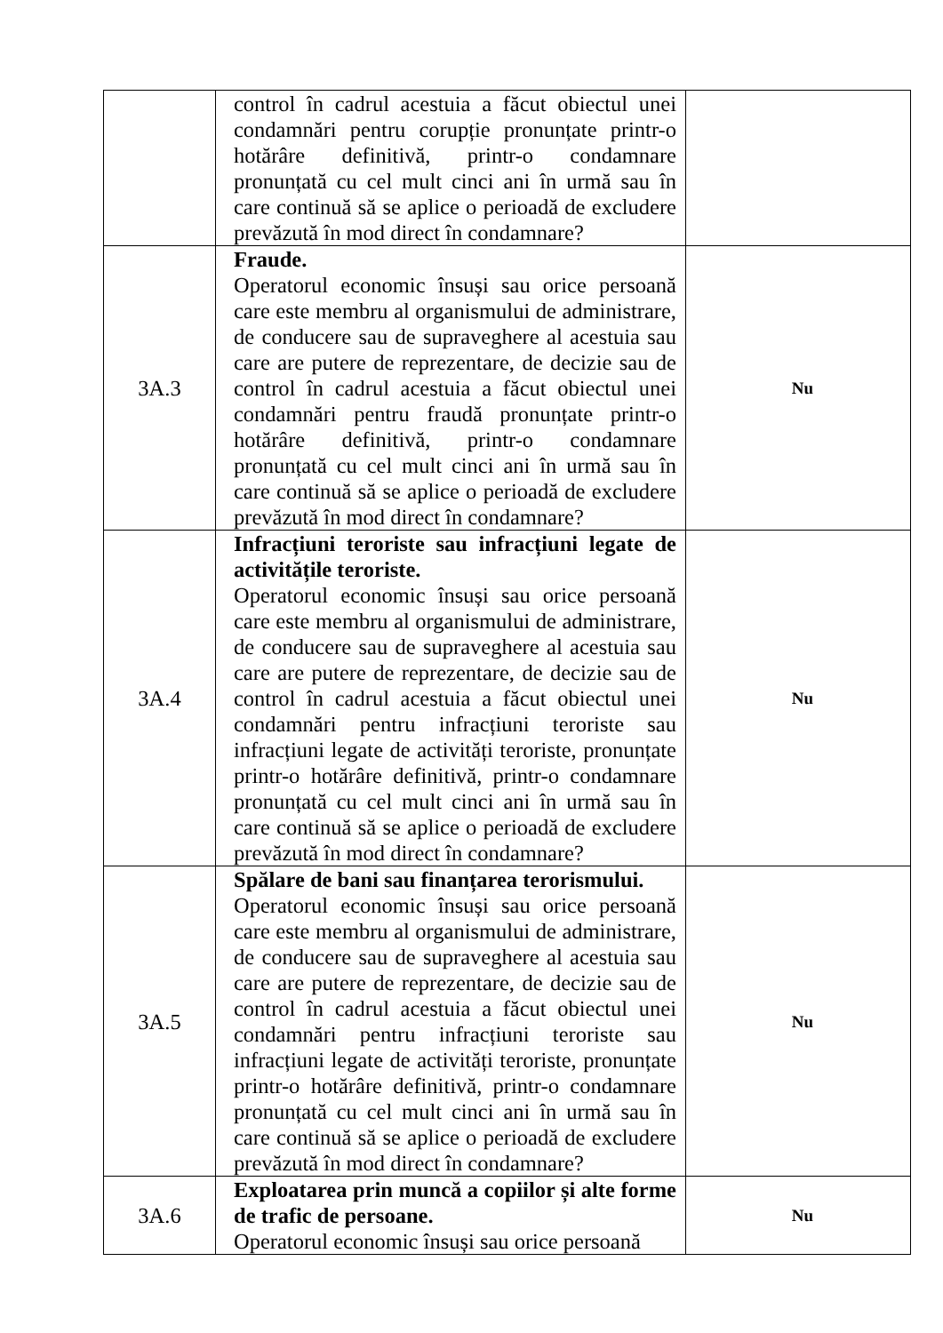| | control în cadrul acestuia a făcut obiectul unei condamnări pentru corupție pronunțate printr-o hotărâre definitivă, printr-o condamnare pronunțată cu cel mult cinci ani în urmă sau în care continuă să se aplice o perioadă de excludere prevăzută în mod direct în condamnare? | |
| 3A.3 | Fraude. Operatorul economic însuși sau orice persoană care este membru al organismului de administrare, de conducere sau de supraveghere al acestuia sau care are putere de reprezentare, de decizie sau de control în cadrul acestuia a făcut obiectul unei condamnări pentru fraudă pronunțate printr-o hotărâre definitivă, printr-o condamnare pronunțată cu cel mult cinci ani în urmă sau în care continuă să se aplice o perioadă de excludere prevăzută în mod direct în condamnare? | Nu |
| 3A.4 | Infracțiuni teroriste sau infracțiuni legate de activitățile teroriste. Operatorul economic însuși sau orice persoană care este membru al organismului de administrare, de conducere sau de supraveghere al acestuia sau care are putere de reprezentare, de decizie sau de control în cadrul acestuia a făcut obiectul unei condamnări pentru infracțiuni teroriste sau infracțiuni legate de activități teroriste, pronunțate printr-o hotărâre definitivă, printr-o condamnare pronunțată cu cel mult cinci ani în urmă sau în care continuă să se aplice o perioadă de excludere prevăzută în mod direct în condamnare? | Nu |
| 3A.5 | Spălare de bani sau finanțarea terorismului. Operatorul economic însuși sau orice persoană care este membru al organismului de administrare, de conducere sau de supraveghere al acestuia sau care are putere de reprezentare, de decizie sau de control în cadrul acestuia a făcut obiectul unei condamnări pentru infracțiuni teroriste sau infracțiuni legate de activități teroriste, pronunțate printr-o hotărâre definitivă, printr-o condamnare pronunțată cu cel mult cinci ani în urmă sau în care continuă să se aplice o perioadă de excludere prevăzută în mod direct în condamnare? | Nu |
| 3A.6 | Exploatarea prin muncă a copiilor și alte forme de trafic de persoane. Operatorul economic însuși sau orice persoană | Nu |